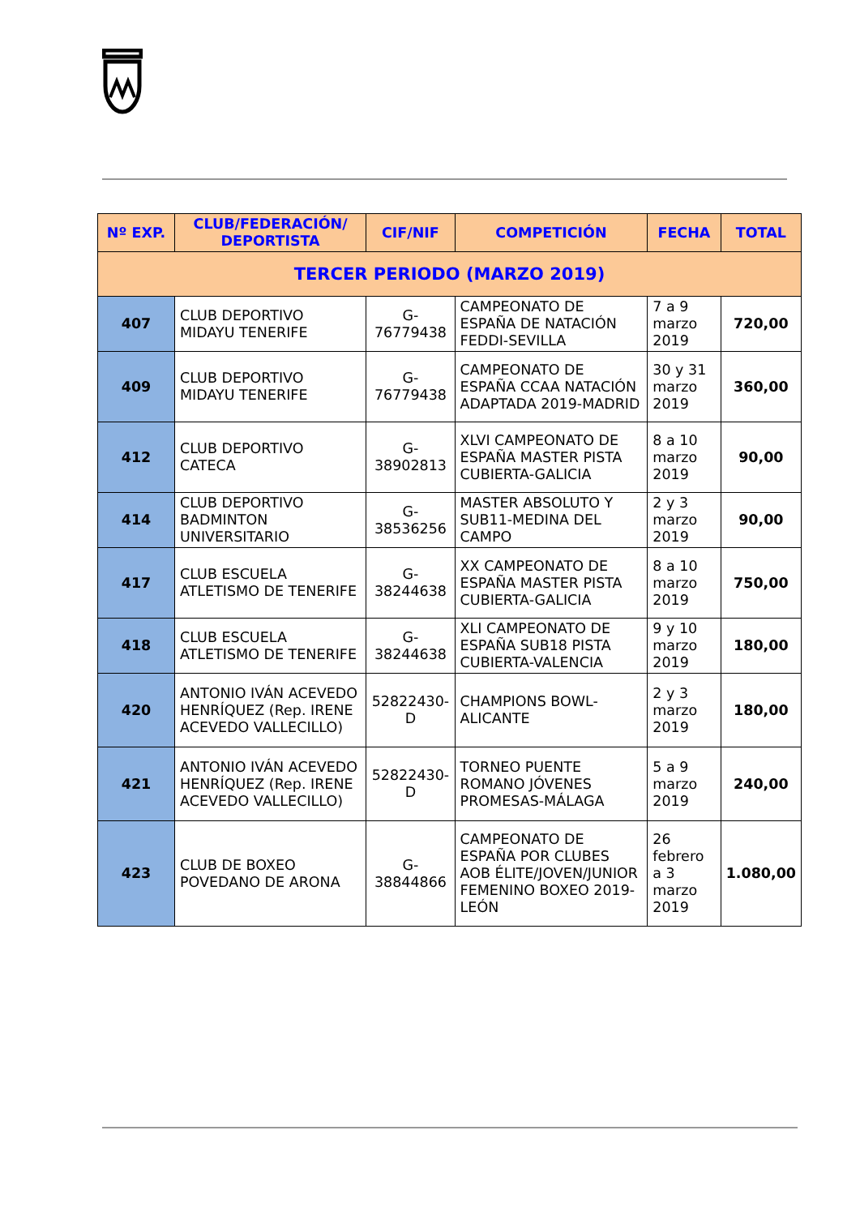| Nº EXP. | CLUB/FEDERACIÓN/ DEPORTISTA | CIF/NIF | COMPETICIÓN | FECHA | TOTAL |
| --- | --- | --- | --- | --- | --- |
| TERCER PERIODO (MARZO 2019) | | | | | |
| 407 | CLUB DEPORTIVO MIDAYU TENERIFE | G-76779438 | CAMPEONATO DE ESPAÑA DE NATACIÓN FEDDI-SEVILLA | 7 a 9 marzo 2019 | 720,00 |
| 409 | CLUB DEPORTIVO MIDAYU TENERIFE | G-76779438 | CAMPEONATO DE ESPAÑA CCAA NATACIÓN ADAPTADA 2019-MADRID | 30 y 31 marzo 2019 | 360,00 |
| 412 | CLUB DEPORTIVO CATECA | G-38902813 | XLVI CAMPEONATO DE ESPAÑA MASTER PISTA CUBIERTA-GALICIA | 8 a 10 marzo 2019 | 90,00 |
| 414 | CLUB DEPORTIVO BADMINTON UNIVERSITARIO | G-38536256 | MASTER ABSOLUTO Y SUB11-MEDINA DEL CAMPO | 2 y 3 marzo 2019 | 90,00 |
| 417 | CLUB ESCUELA ATLETISMO DE TENERIFE | G-38244638 | XX CAMPEONATO DE ESPAÑA MASTER PISTA CUBIERTA-GALICIA | 8 a 10 marzo 2019 | 750,00 |
| 418 | CLUB ESCUELA ATLETISMO DE TENERIFE | G-38244638 | XLI CAMPEONATO DE ESPAÑA SUB18 PISTA CUBIERTA-VALENCIA | 9 y 10 marzo 2019 | 180,00 |
| 420 | ANTONIO IVÁN ACEVEDO HENRÍQUEZ (Rep. IRENE ACEVEDO VALLECILLO) | 52822430-D | CHAMPIONS BOWL-ALICANTE | 2 y 3 marzo 2019 | 180,00 |
| 421 | ANTONIO IVÁN ACEVEDO HENRÍQUEZ (Rep. IRENE ACEVEDO VALLECILLO) | 52822430-D | TORNEO PUENTE ROMANO JÓVENES PROMESAS-MÁLAGA | 5 a 9 marzo 2019 | 240,00 |
| 423 | CLUB DE BOXEO POVEDANO DE ARONA | G-38844866 | CAMPEONATO DE ESPAÑA POR CLUBES AOB ÉLITE/JOVEN/JUNIOR FEMENINO BOXEO 2019-LEÓN | 26 febrero a 3 marzo 2019 | 1.080,00 |